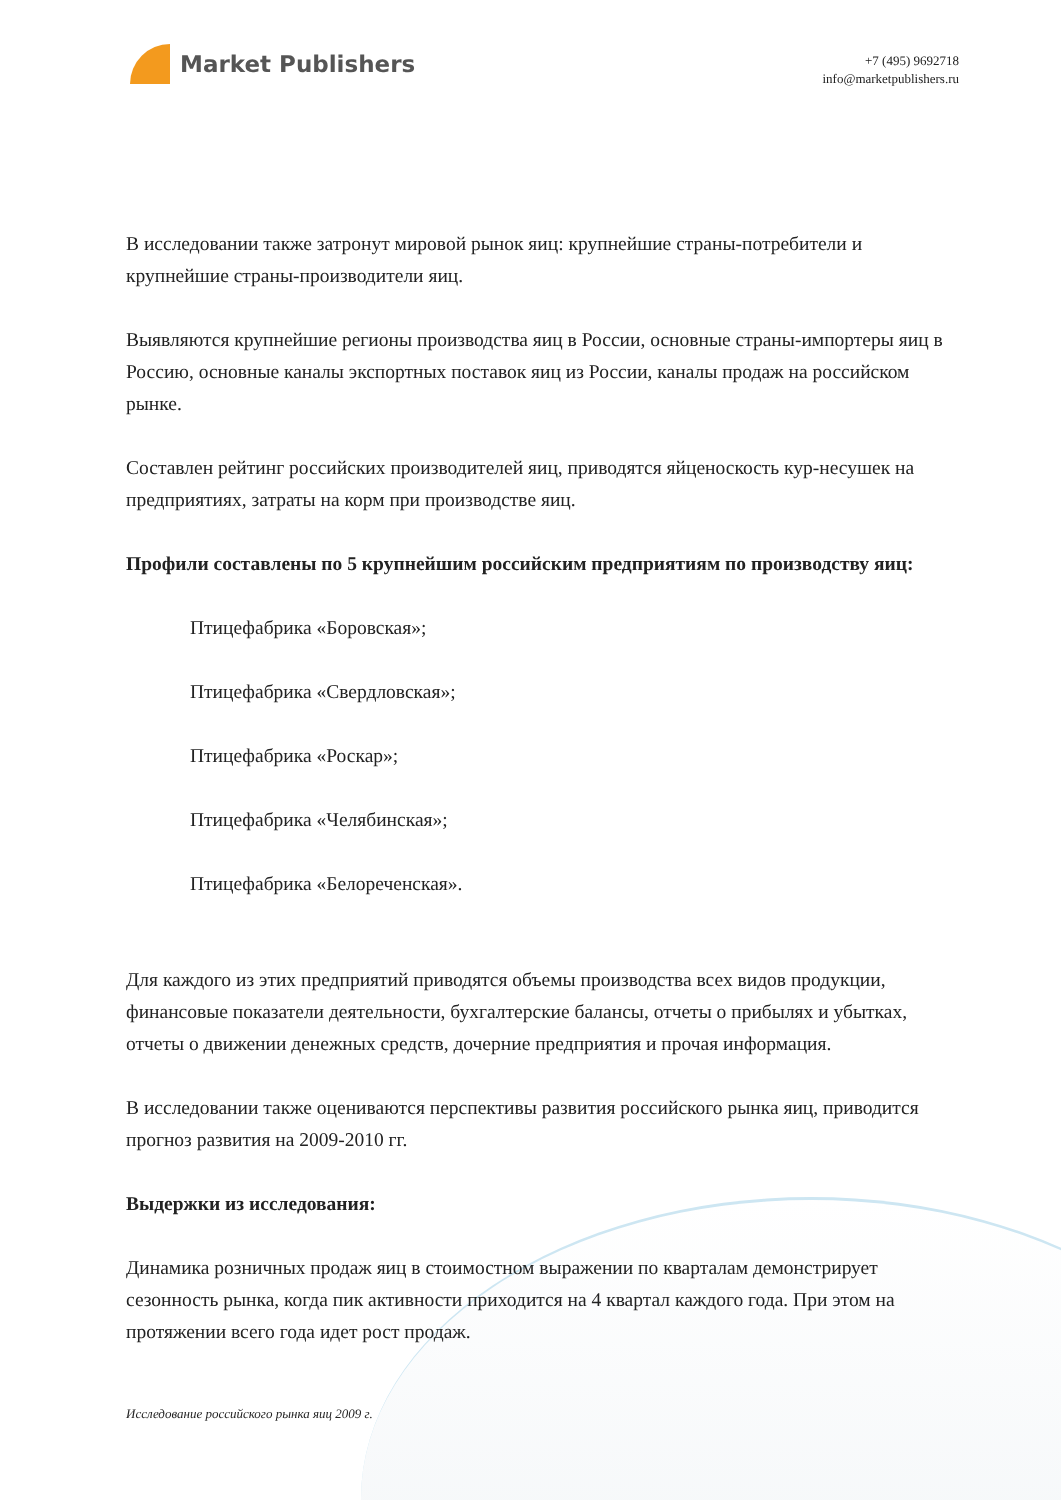Market Publishers
+7 (495) 9692718
info@marketpublishers.ru
В исследовании также затронут мировой рынок яиц: крупнейшие страны-потребители и крупнейшие страны-производители яиц.
Выявляются крупнейшие регионы производства яиц в России, основные страны-импортеры яиц в Россию, основные каналы экспортных поставок яиц из России, каналы продаж на российском рынке.
Составлен рейтинг российских производителей яиц, приводятся яйценоскость кур-несушек на предприятиях, затраты на корм при производстве яиц.
Профили составлены по 5 крупнейшим российским предприятиям по производству яиц:
Птицефабрика «Боровская»;
Птицефабрика «Свердловская»;
Птицефабрика «Роскар»;
Птицефабрика «Челябинская»;
Птицефабрика «Белореченская».
Для каждого из этих предприятий приводятся объемы производства всех видов продукции, финансовые показатели деятельности, бухгалтерские балансы, отчеты о прибылях и убытках, отчеты о движении денежных средств, дочерние предприятия и прочая информация.
В исследовании также оцениваются перспективы развития российского рынка яиц, приводится прогноз развития на 2009-2010 гг.
Выдержки из исследования:
Динамика розничных продаж яиц в стоимостном выражении по кварталам демонстрирует сезонность рынка, когда пик активности приходится на 4 квартал каждого года. При этом на протяжении всего года идет рост продаж.
Исследование российского рынка яиц 2009 г.